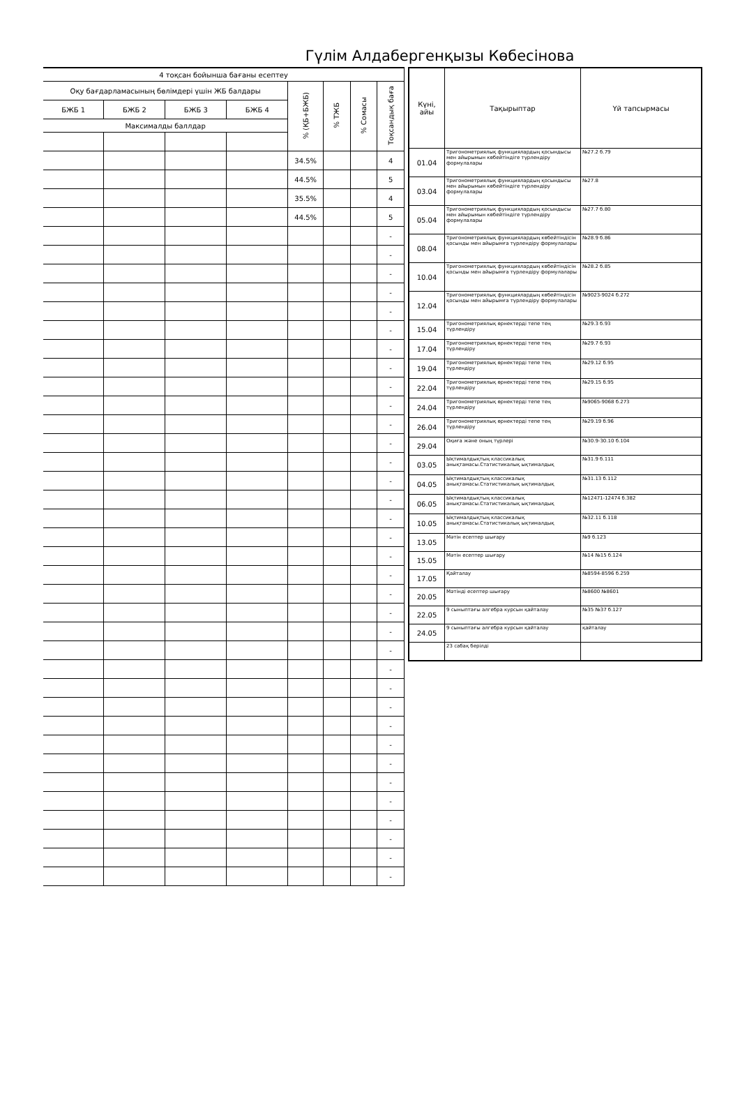Гүлім Алдабергенқызы Көбесінова
| 4 тоқсан бойынша бағаны есептеу | | | | | | | |
| --- | --- | --- | --- | --- | --- | --- | --- |
| Оқу бағдарламасының бөлімдері үшін ЖБ балдары | | | | % (ҚБ+БЖБ) | % ТЖБ | % Сомасы | Тоқсандық баға |
| БЖБ 1 | БЖБ 2 | БЖБ 3 | БЖБ 4 | | | | |
| Максималды баллдар | | | | | | | |
| | | | | 34.5% | | | 4 |
| | | | | 44.5% | | | 5 |
| | | | | 35.5% | | | 4 |
| | | | | 44.5% | | | 5 |
| | | | | | | | - |
| | | | | | | | - |
| | | | | | | | - |
| | | | | | | | - |
| | | | | | | | - |
| | | | | | | | - |
| | | | | | | | - |
| | | | | | | | - |
| | | | | | | | - |
| | | | | | | | - |
| | | | | | | | - |
| | | | | | | | - |
| | | | | | | | - |
| | | | | | | | - |
| | | | | | | | - |
| | | | | | | | - |
| | | | | | | | - |
| | | | | | | | - |
| | | | | | | | - |
| | | | | | | | - |
| | | | | | | | - |
| | | | | | | | - |
| | | | | | | | - |
| | | | | | | | - |
| | | | | | | | - |
| | | | | | | | - |
| | | | | | | | - |
| | | | | | | | - |
| | | | | | | | - |
| | | | | | | | - |
| | | | | | | | - |
| | | | | | | | - |
| | | | | | | | - |
| | | | | | | | - |
| | | | | | | | - |
| Күні, айы | Тақырыптар | Үй тапсырмасы |
| --- | --- | --- |
| 01.04 | Тригонометриялық функциялардың қосындысы мен айырымын көбейтіндіге түрлендіру формулалары | №27.2 б.79 |
| 03.04 | Тригонометриялық функциялардың қосындысы мен айырымын көбейтіндіге түрлендіру формулалары | №27.8 |
| 05.04 | Тригонометриялық функциялардың қосындысы мен айырымын көбейтіндіге түрлендіру формулалары | №27.7 б.80 |
| 08.04 | Тригонометриялық функциялардың көбейтіндісін қосынды мен айырымға түрлендіру формулалары | №28.9 б.86 |
| 10.04 | Тригонометриялық функциялардың көбейтіндісін қосынды мен айырымға түрлендіру формулалары | №28.2 б.85 |
| 12.04 | Тригонометриялық функциялардың көбейтіндісін қосынды мен айырымға түрлендіру формулалары | №9023-9024 б.272 |
| 15.04 | Тригонометриялық өрнектерді тепе тең түрлендіру | №29.3 б.93 |
| 17.04 | Тригонометриялық өрнектерді тепе тең түрлендіру | №29.7 б.93 |
| 19.04 | Тригонометриялық өрнектерді тепе тең түрлендіру | №29.12 б.95 |
| 22.04 | Тригонометриялық өрнектерді тепе тең түрлендіру | №29.15 б.95 |
| 24.04 | Тригонометриялық өрнектерді тепе тең түрлендіру | №9065-9068 б.273 |
| 26.04 | Тригонометриялық өрнектерді тепе тең түрлендіру | №29.19 б.96 |
| 29.04 | Оқиға және оның түрлері | №30.9-30.10 б.104 |
| 03.05 | Ықтималдықтың классикалық анықтамасы.Статистикалық ықтималдық | №31.9 б.111 |
| 04.05 | Ықтималдықтың классикалық анықтамасы.Статистикалық ықтималдық | №31.13 б.112 |
| 06.05 | Ықтималдықтың классикалық анықтамасы.Статистикалық ықтималдық | №12471-12474 б.382 |
| 10.05 | Ықтималдықтың классикалық анықтамасы.Статистикалық ықтималдық | №32.11 б.118 |
| 13.05 | Мәтін есептер шығару | №9 б.123 |
| 15.05 | Мәтін есептер шығару | №14 №15 б.124 |
| 17.05 | Қайталау | №8594-8596 б.259 |
| 20.05 | Мәтінді есептер шығару | №8600 №8601 |
| 22.05 | 9 сыныптағы алгебра курсын қайталау | №35 №37 б.127 |
| 24.05 | 9 сыныптағы алгебра курсын қайталау | қайталау |
| | 23 сабақ берілді | |